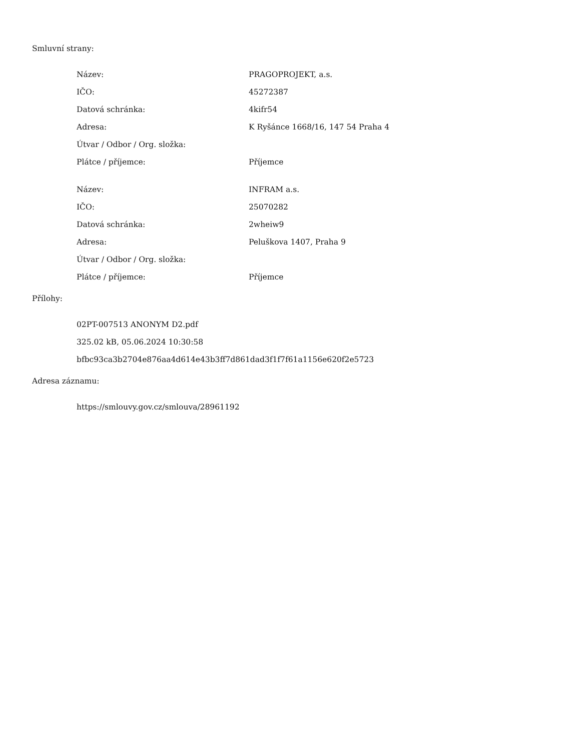Smluvní strany:
| Název: | PRAGOPROJEKT, a.s. |
| IČO: | 45272387 |
| Datová schránka: | 4kifr54 |
| Adresa: | K Ryšánce 1668/16, 147 54 Praha 4 |
| Útvar / Odbor / Org. složka: | |
| Plátce / příjemce: | Příjemce |
| Název: | INFRAM a.s. |
| IČO: | 25070282 |
| Datová schránka: | 2wheiw9 |
| Adresa: | Peluškova 1407, Praha 9 |
| Útvar / Odbor / Org. složka: | |
| Plátce / příjemce: | Příjemce |
Přílohy:
02PT-007513 ANONYM D2.pdf
325.02 kB, 05.06.2024 10:30:58
bfbc93ca3b2704e876aa4d614e43b3ff7d861dad3f1f7f61a1156e620f2e5723
Adresa záznamu:
https://smlouvy.gov.cz/smlouva/28961192